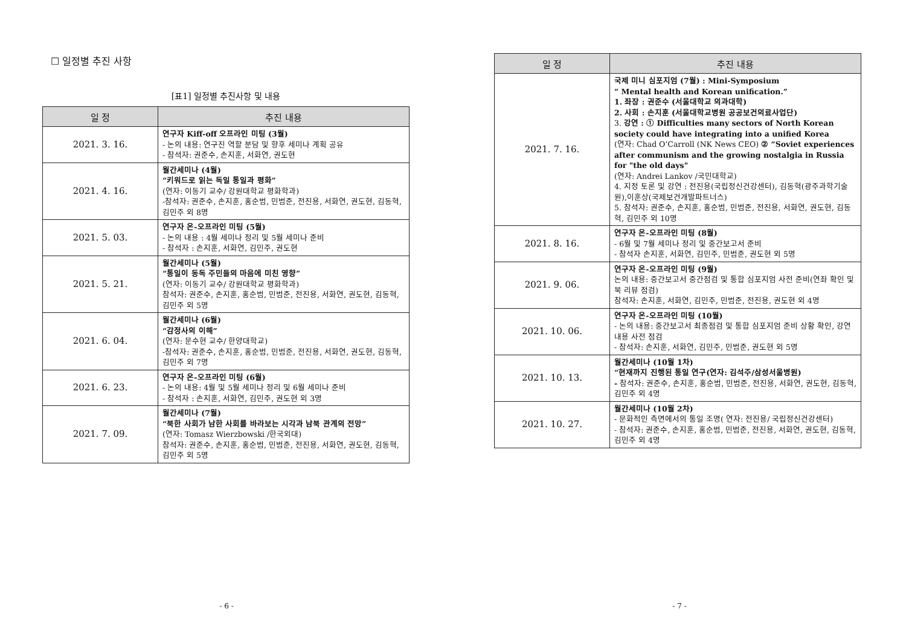☐ 일정별 추진 사항
[표1] 일정별 추진사항 및 내용
| 일 정 | 추진 내용 |
| --- | --- |
| 2021. 3. 16. | 연구자 Kiff-off 오프라인 미팅 (3월) - 논의 내용: 연구진 역할 분담 및 향후 세미나 계획 공유 - 참석자: 권준수, 손지훈, 서화연, 권도현 |
| 2021. 4. 16. | 월간세미나 (4월) “키워드로 읽는 독일 통일과 평화” (연자: 이동기 교수/ 강원대학교 평화학과) -참석자: 권준수, 손지훈, 홍순범, 민범준, 전진용, 서화연, 권도현, 김동혁, 김민주 외 8명 |
| 2021. 5. 03. | 연구자 온-오프라인 미팅 (5월) - 논의 내용 : 4월 세미나 정리 및 5월 세미나 준비 - 참석자 : 손지훈, 서화연, 김민주, 권도현 |
| 2021. 5. 21. | 월간세미나 (5월) “통일이 동독 주민들의 마음에 미친 영향” (연자: 이동기 교수/ 강원대학교 평화학과) 참석자: 권준수, 손지훈, 홍순범, 민범준, 전진용, 서화연, 권도현, 김동혁, 김민주 외 5명 |
| 2021. 6. 04. | 월간세미나 (6월) “감정사의 이해” (연자: 문수현 교수/ 한양대학교) -참석자: 권준수, 손지훈, 홍순범, 민범준, 전진용, 서화연, 권도현, 김동혁, 김민주 외 7명 |
| 2021. 6. 23. | 연구자 온-오프라인 미팅 (6월) - 논의 내용: 4월 및 5월 세미나 정리 및 6월 세미나 준비 - 참석자 : 손지훈, 서화연, 김민주, 권도현 외 3명 |
| 2021. 7. 09. | 월간세미나 (7월) “북한 사회가 남한 사회를 바라보는 시각과 남북 관계의 전망” (연자: Tomasz Wierzbowski /한국외대) 참석자: 권준수, 손지훈, 홍순범, 민범준, 전진용, 서화연, 권도현, 김동혁, 김민주 외 5명 |
- 6 -
| 일 정 | 추진 내용 |
| --- | --- |
| 2021. 7. 16. | 국제 미니 심포지엄 (7월) : Mini-Symposium “ Mental health and Korean unification.” 1. 좌장 : 권준수 (서울대학교 의과대학) 2. 사회 : 손지훈 (서울대학교병원 공공보건의료사업단) 3. 강연 : ① Difficulties many sectors of North Korean society could have integrating into a unified Korea (연자: Chad O’Carroll (NK News CEO) ② “Soviet experiences after communism and the growing nostalgia in Russia for "the old days" (연자: Andrei Lankov /국민대학교) 4. 지정 토론 및 강연 : 전진용(국립정신건강센터), 김동혁(광주과학기술원),이훈상(국제보건개발파트너스) 5. 참석자: 권준수, 손지훈, 홍순범, 민범준, 전진용, 서화연, 권도현, 김동혁, 김민주 외 10명 |
| 2021. 8. 16. | 연구자 온-오프라인 미팅 (8월) - 6월 및 7월 세미나 정리 및 중간보고서 준비 - 참석자 손지훈, 서화연, 김민주, 민범준, 권도현 외 5명 |
| 2021. 9. 06. | 연구자 온-오프라인 미팅 (9월) 논의 내용: 중간보고서 중간점검 및 통합 심포지엄 사전 준비(연좌 확인 및 북 리뷰 점검) 참석자: 손지훈, 서화연, 김민주, 민범준, 전진용, 권도현 외 4명 |
| 2021. 10. 06. | 연구자 온-오프라인 미팅 (10월) - 논의 내용: 중간보고서 최종점검 및 통합 심포지엄 준비 상황 확인, 강연 내용 사전 점검 - 참석자: 손지훈, 서화연, 김민주, 민범준, 권도현 외 5명 |
| 2021. 10. 13. | 월간세미나 (10월 1차) “현재까지 진행된 통일 연구(연자: 김석주/삼성서울병원) - 참석자: 권준수, 손지훈, 홍순범, 민범준, 전진용, 서화연, 권도현, 김동혁, 김민주 외 4명 |
| 2021. 10. 27. | 월간세미나 (10월 2차) - 문화적인 측면에서의 통일 조명( 연자: 전진용/ 국립정신건강센터) - 참석자: 권준수, 손지훈, 홍순범, 민범준, 전진용, 서화연, 권도현, 김동혁, 김민주 외 4명 |
- 7 -